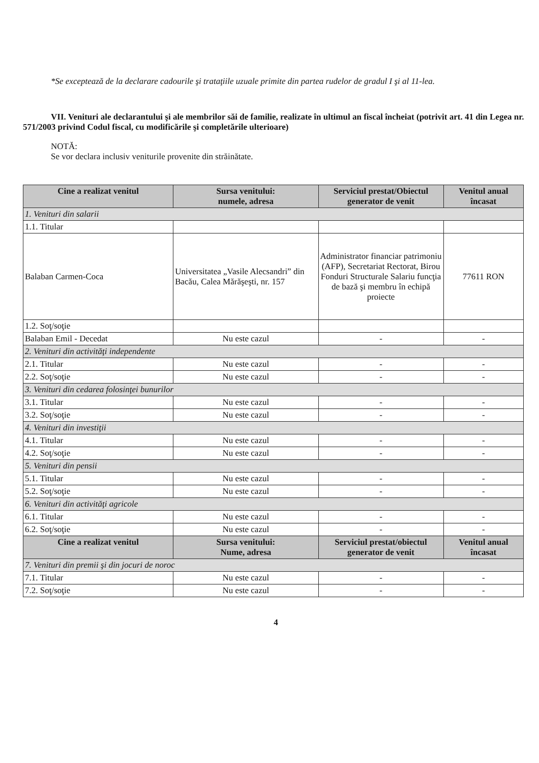*Se exceptează de la declarare cadourile şi trataţiile uzuale primite din partea rudelor de gradul I şi al 11-lea.
VII. Venituri ale declarantului şi ale membrilor săi de familie, realizate în ultimul an fiscal încheiat (potrivit art. 41 din Legea nr. 571/2003 privind Codul fiscal, cu modificările şi completările ulterioare)
NOTĂ:
Se vor declara inclusiv veniturile provenite din străinătate.
| Cine a realizat venitul | Sursa venitului: numele, adresa | Serviciul prestat/Obiectul generator de venit | Venitul anual încasat |
| --- | --- | --- | --- |
| 1. Venituri din salarii | | | |
| 1.1. Titular | | | |
| Balaban Carmen-Coca | Universitatea „Vasile Alecsandri” din Bacău, Calea Mărăşeşti, nr. 157 | Administrator financiar patrimoniu (AFP), Secretariat Rectorat, Birou Fonduri Structurale Salariu funcţia de bază şi membru în echipă proiecte | 77611 RON |
| 1.2. Soţ/soţie | | | |
| Balaban Emil - Decedat | Nu este cazul | - | - |
| 2. Venituri din activităţi independente | | | |
| 2.1. Titular | Nu este cazul | - | - |
| 2.2. Soţ/soţie | Nu este cazul | - | - |
| 3. Venituri din cedarea folosinţei bunurilor | | | |
| 3.1. Titular | Nu este cazul | - | - |
| 3.2. Soţ/soţie | Nu este cazul | - | - |
| 4. Venituri din investiţii | | | |
| 4.1. Titular | Nu este cazul | - | - |
| 4.2. Soţ/soţie | Nu este cazul | - | - |
| 5. Venituri din pensii | | | |
| 5.1. Titular | Nu este cazul | - | - |
| 5.2. Soţ/soţie | Nu este cazul | - | - |
| 6. Venituri din activităţi agricole | | | |
| 6.1. Titular | Nu este cazul | - | - |
| 6.2. Soţ/soţie | Nu este cazul | - | - |
| Cine a realizat venitul | Sursa venitului: Nume, adresa | Serviciul prestat/obiectul generator de venit | Venitul anual încasat |
| 7. Venituri din premii şi din jocuri de noroc | | | |
| 7.1. Titular | Nu este cazul | - | - |
| 7.2. Soţ/soţie | Nu este cazul | - | - |
4